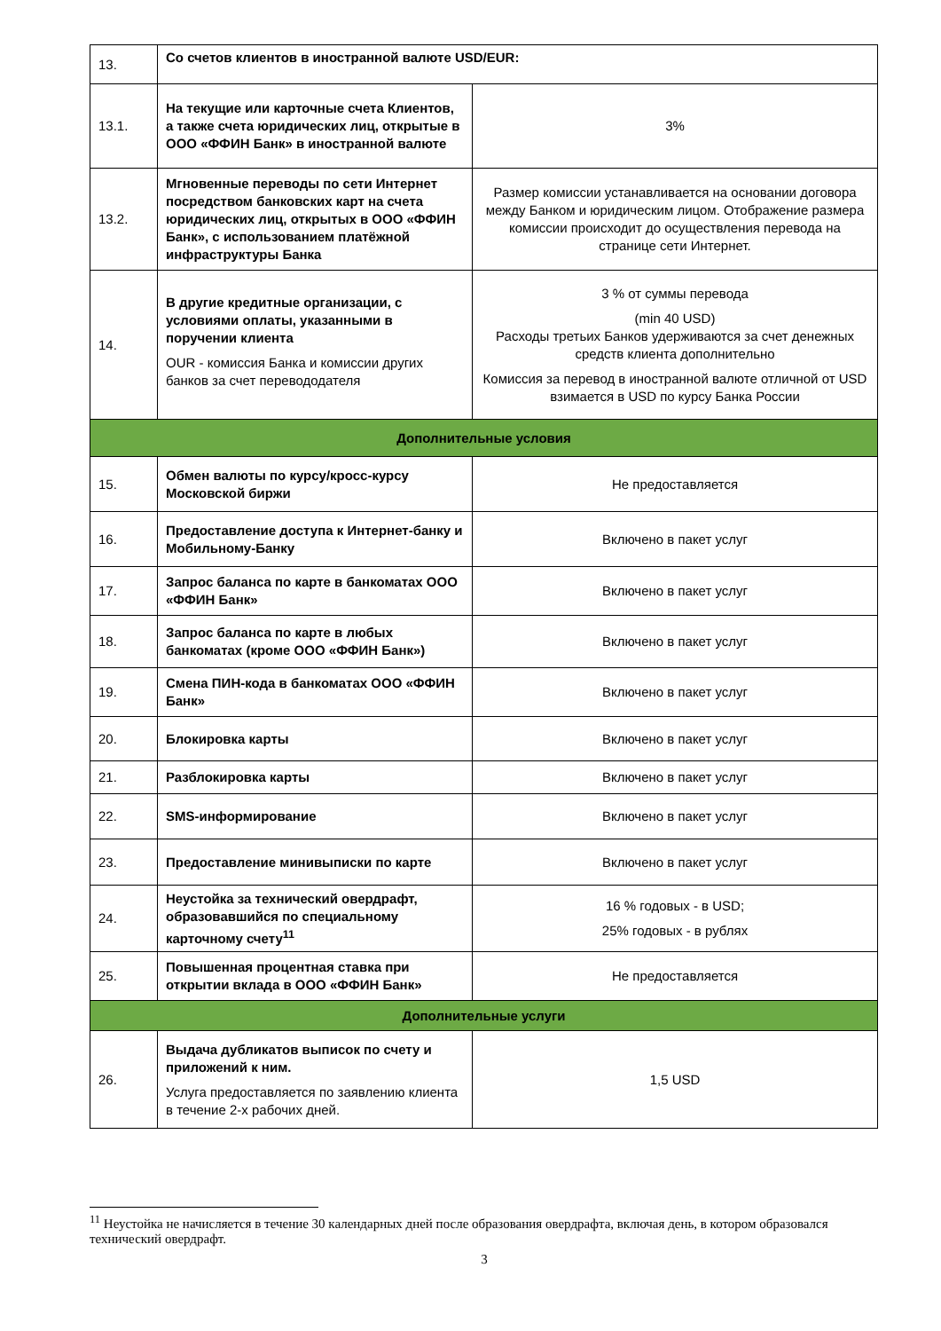| 13. | Со счетов клиентов в иностранной валюте USD/EUR: | |
| 13.1. | На текущие или карточные счета Клиентов, а также счета юридических лиц, открытые в ООО «ФФИН Банк» в иностранной валюте | 3% |
| 13.2. | Мгновенные переводы по сети Интернет посредством банковских карт на счета юридических лиц, открытых в ООО «ФФИН Банк», с использованием платёжной инфраструктуры Банка | Размер комиссии устанавливается на основании договора между Банком и юридическим лицом. Отображение размера комиссии происходит до осуществления перевода на странице сети Интернет. |
| 14. | В другие кредитные организации, с условиями оплаты, указанными в поручении клиента OUR - комиссия Банка и комиссии других банков за счет перевододателя | 3 % от суммы перевода (min 40 USD) Расходы третьих Банков удерживаются за счет денежных средств клиента дополнительно Комиссия за перевод в иностранной валюте отличной от USD взимается в USD по курсу Банка России |
| Дополнительные условия | | |
| 15. | Обмен валюты по курсу/кросс-курсу Московской биржи | Не предоставляется |
| 16. | Предоставление доступа к Интернет-банку и Мобильному-Банку | Включено в пакет услуг |
| 17. | Запрос баланса по карте в банкоматах ООО «ФФИН Банк» | Включено в пакет услуг |
| 18. | Запрос баланса по карте в любых банкоматах (кроме ООО «ФФИН Банк») | Включено в пакет услуг |
| 19. | Смена ПИН-кода в банкоматах ООО «ФФИН Банк» | Включено в пакет услуг |
| 20. | Блокировка карты | Включено в пакет услуг |
| 21. | Разблокировка карты | Включено в пакет услуг |
| 22. | SMS-информирование | Включено в пакет услуг |
| 23. | Предоставление минивыписки по карте | Включено в пакет услуг |
| 24. | Неустойка за технический овердрафт, образовавшийся по специальному карточному счету<sup>11</sup> | 16 % годовых - в USD; 25% годовых - в рублях |
| 25. | Повышенная процентная ставка при открытии вклада в ООО «ФФИН Банк» | Не предоставляется |
| Дополнительные услуги | | |
| 26. | Выдача дубликатов выписок по счету и приложений к ним. Услуга предоставляется по заявлению клиента в течение 2-х рабочих дней. | 1,5 USD |
<sup>11</sup> Неустойка не начисляется в течение 30 календарных дней после образования овердрафта, включая день, в котором образовался технический овердрафт.
3